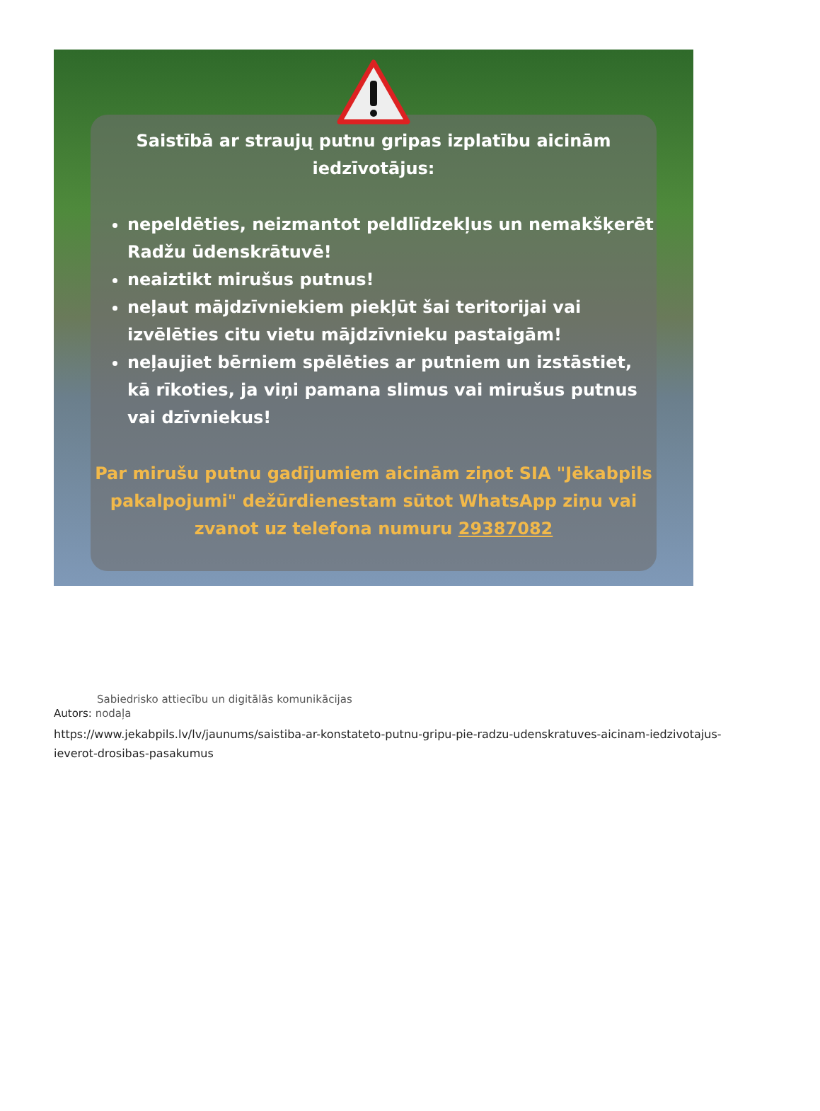Saistībā ar straujų putnu gripas izplatību aicinām iedzīvotājus:
nepeldēties, neizmantot peldlīdzekļus un nemakšķerēt Radžu ūdenskrātuvē!
neaiztikt mirušus putnus!
neļaut mājdzīvniekiem piekļūt šai teritorijai vai izvēlēties citu vietu mājdzīvnieku pastaigām!
neļaujiet bērniem spēlēties ar putniem un izstāstiet, kā rīkoties, ja viņi pamana slimus vai mirušus putnus vai dzīvniekus!
Par mirušu putnu gadījumiem aicinām ziņot SIA "Jēkabpils pakalpojumi" dežūrdienestam sūtot WhatsApp ziņu vai zvanot uz telefona numuru 29387082
Sabiedrisko attiecību un digitālās komunikācijas
Autors: nodaļa
https://www.jekabpils.lv/lv/jaunums/saistiba-ar-konstateto-putnu-gripu-pie-radzu-udenskratuves-aicinam-iedzivotajus-ieverot-drosibas-pasakumus